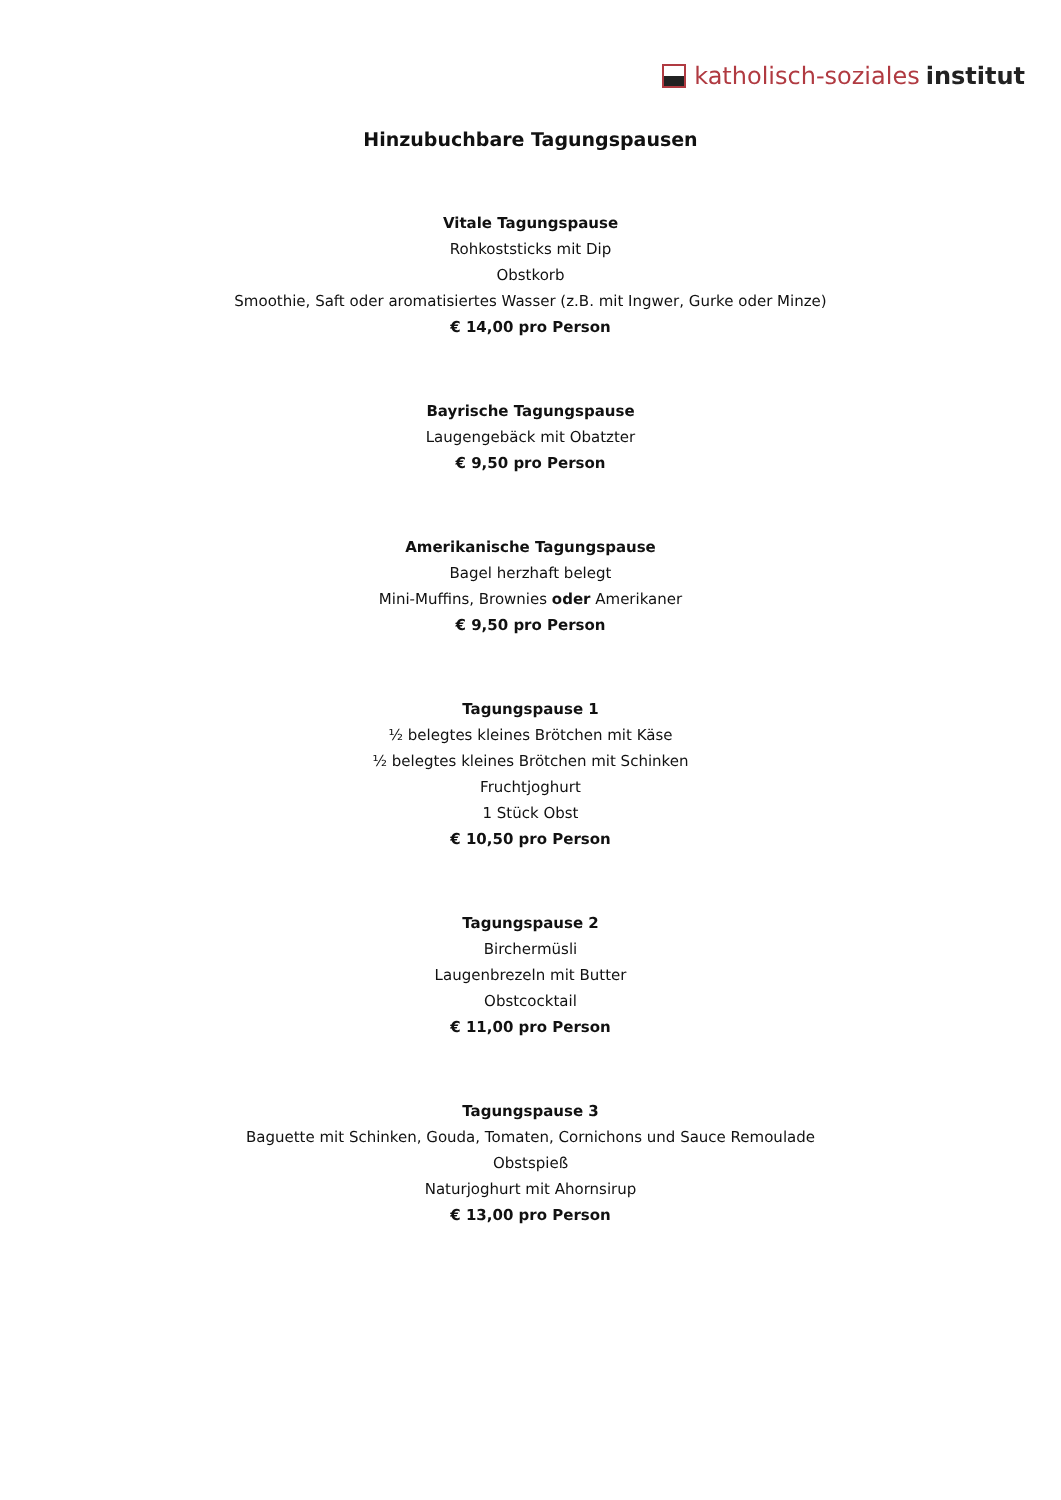katholisch-soziales institut
Hinzubuchbare Tagungspausen
Vitale Tagungspause
Rohkoststicks mit Dip
Obstkorb
Smoothie, Saft oder aromatisiertes Wasser (z.B. mit Ingwer, Gurke oder Minze)
€ 14,00 pro Person
Bayrische Tagungspause
Laugengebäck mit Obatzter
€ 9,50 pro Person
Amerikanische Tagungspause
Bagel herzhaft belegt
Mini-Muffins, Brownies oder Amerikaner
€ 9,50 pro Person
Tagungspause 1
½ belegtes kleines Brötchen mit Käse
½ belegtes kleines Brötchen mit Schinken
Fruchtjoghurt
1 Stück Obst
€ 10,50 pro Person
Tagungspause 2
Birchermüsli
Laugenbrezeln mit Butter
Obstcocktail
€ 11,00 pro Person
Tagungspause 3
Baguette mit Schinken, Gouda, Tomaten, Cornichons und Sauce Remoulade
Obstspieß
Naturjoghurt mit Ahornsirup
€ 13,00 pro Person